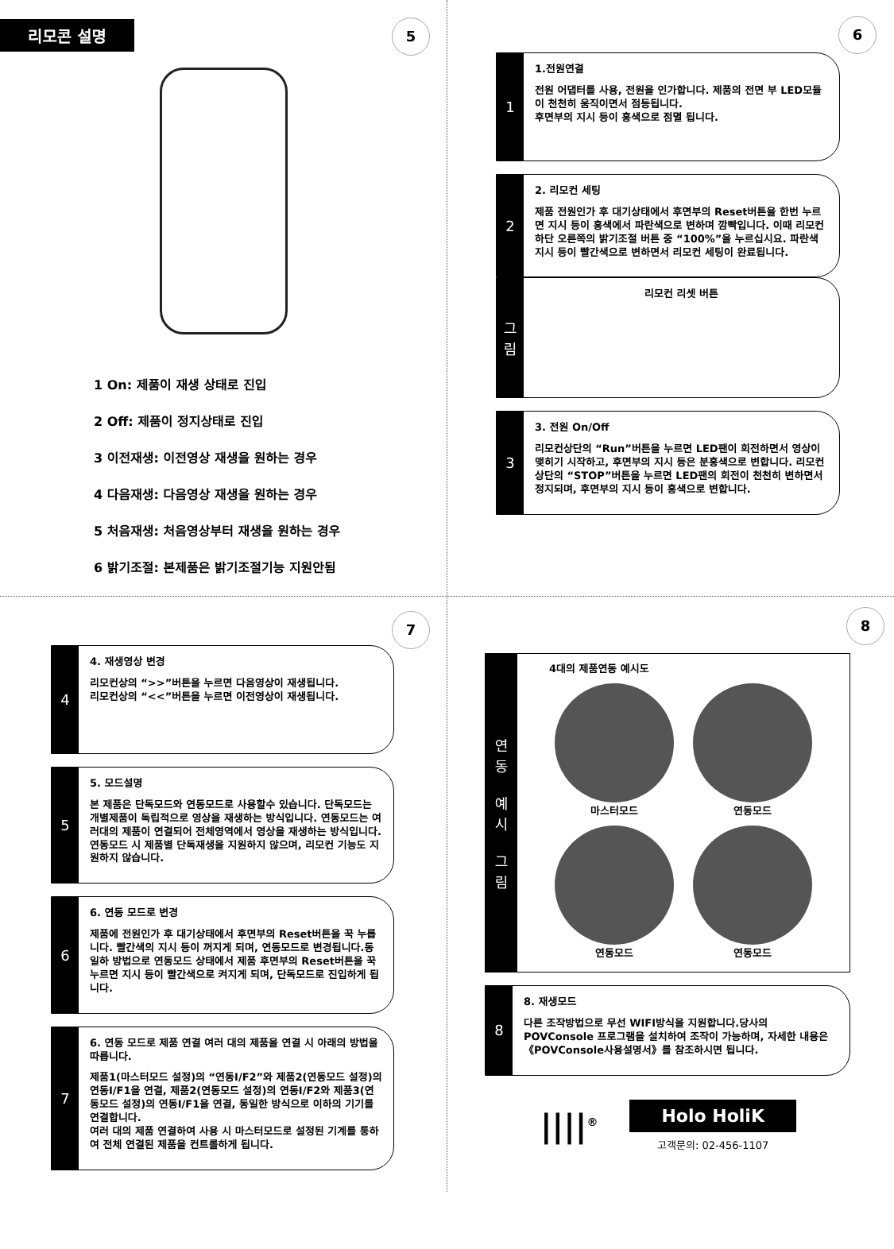리모콘 설명
5
1 On: 제품이 재생 상태로 진입
2 Off: 제품이 정지상태로 진입
3 이전재생: 이전영상 재생을 원하는 경우
4 다음재생: 다음영상 재생을 원하는 경우
5 처음재생: 처음영상부터 재생을 원하는 경우
6 밝기조절: 본제품은 밝기조절기능 지원안됨
6
1
1.전원연결
전원 어댑터를 사용, 전원을 인가합니다. 제품의 전면 부 LED모듈이 천천히 움직이면서 점등됩니다.
후면부의 지시 등이 홍색으로 점멸 됩니다.
2
2. 리모컨 세팅
제품 전원인가 후 대기상태에서 후면부의 Reset버튼을 한번 누르면 지시 등이 홍색에서 파란색으로 변하며 깜빡입니다. 이때 리모컨 하단 오른쪽의 밝기조절 버튼 중 “100%”을 누르십시요. 파란색 지시 등이 빨간색으로 변하면서 리모컨 세팅이 완료됩니다.
그
림
리모컨 리셋 버튼
3
3. 전원 On/Off
리모컨상단의 “Run”버튼을 누르면 LED팬이 회전하면서 영상이 맺히기 시작하고, 후면부의 지시 등은 분홍색으로 변합니다. 리모컨 상단의 “STOP”버튼을 누르면 LED팬의 회전이 천천히 변하면서 정지되며, 후면부의 지시 등이 홍색으로 변합니다.
7
4
4. 재생영상 변경
리모컨상의 “>>”버튼을 누르면 다음영상이 재생됩니다.
리모컨상의 “<<”버튼을 누르면 이전영상이 재생됩니다.
5
5. 모드설명
본 제품은 단독모드와 연동모드로 사용할수 있습니다. 단독모드는 개별제품이 독립적으로 영상을 재생하는 방식입니다. 연동모드는 여러대의 제품이 연결되어 전체영역에서 영상을 재생하는 방식입니다. 연동모드 시 제품별 단독재생을 지원하지 않으며, 리모컨 기능도 지원하지 않습니다.
6
6. 연동 모드로 변경
제품에 전원인가 후 대기상태에서 후면부의 Reset버튼을 꾹 누릅니다. 빨간색의 지시 등이 꺼지게 되며, 연동모드로 변경됩니다.동일하 방법으로 연동모드 상태에서 제품 후면부의 Reset버튼을 꾹 누르면 지시 등이 빨간색으로 켜지게 되며, 단독모드로 진입하게 됩니다.
7
6. 연동 모드로 제품 연결 여러 대의 제품을 연결 시 아래의 방법을 따릅니다.
제품1(마스터모드 설정)의 “연동I/F2”와 제품2(연동모드 설정)의 연동I/F1을 연결, 제품2(연동모드 설정)의 연동I/F2와 제품3(연동모드 설정)의 연동I/F1을 연결, 동일한 방식으로 이하의 기기를 연결합니다.
여러 대의 제품 연결하여 사용 시 마스터모드로 설정된 기계를 통하여 전체 연결된 제품을 컨트롤하게 됩니다.
8
연
동
예
시
그
림
4대의 제품연동 예시도
마스터모드
연동모드
연동모드
연동모드
8
8. 재생모드
다른 조작방법으로 무선 WIFI방식을 지원합니다.당사의 POVConsole 프로그램을 설치하여 조작이 가능하며, 자세한 내용은《POVConsole사용설명서》를 참조하시면 됩니다.
||||<sup>®</sup>
Holo HoliK
고객문의: 02-456-1107